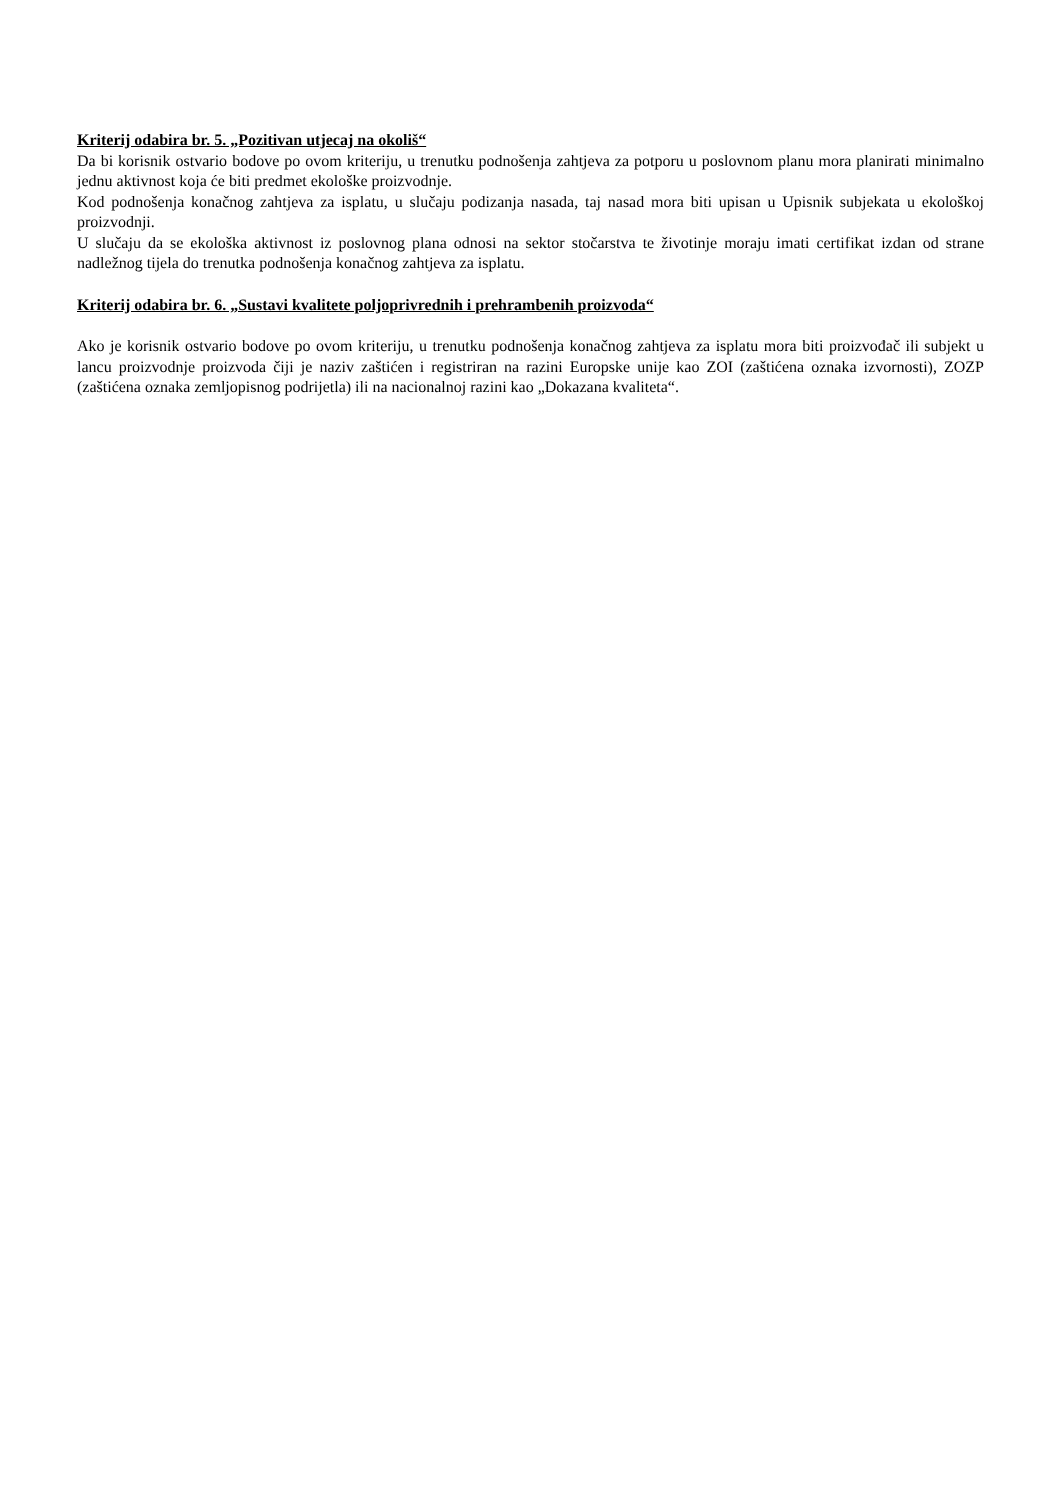Kriterij odabira br. 5. „Pozitivan utjecaj na okoliš“
Da bi korisnik ostvario bodove po ovom kriteriju, u trenutku podnošenja zahtjeva za potporu u poslovnom planu mora planirati minimalno jednu aktivnost koja će biti predmet ekološke proizvodnje.
Kod podnošenja konačnog zahtjeva za isplatu, u slučaju podizanja nasada, taj nasad mora biti upisan u Upisnik subjekata u ekološkoj proizvodnji.
U slučaju da se ekološka aktivnost iz poslovnog plana odnosi na sektor stočarstva te životinje moraju imati certifikat izdan od strane nadležnog tijela do trenutka podnošenja konačnog zahtjeva za isplatu.
Kriterij odabira br. 6. „Sustavi kvalitete poljoprivrednih i prehrambenih proizvoda“
Ako je korisnik ostvario bodove po ovom kriteriju, u trenutku podnošenja konačnog zahtjeva za isplatu mora biti proizvođač ili subjekt u lancu proizvodnje proizvoda čiji je naziv zaštićen i registriran na razini Europske unije kao ZOI (zaštićena oznaka izvornosti), ZOZP (zaštićena oznaka zemljopisnog podrijetla) ili na nacionalnoj razini kao „Dokazana kvaliteta“.